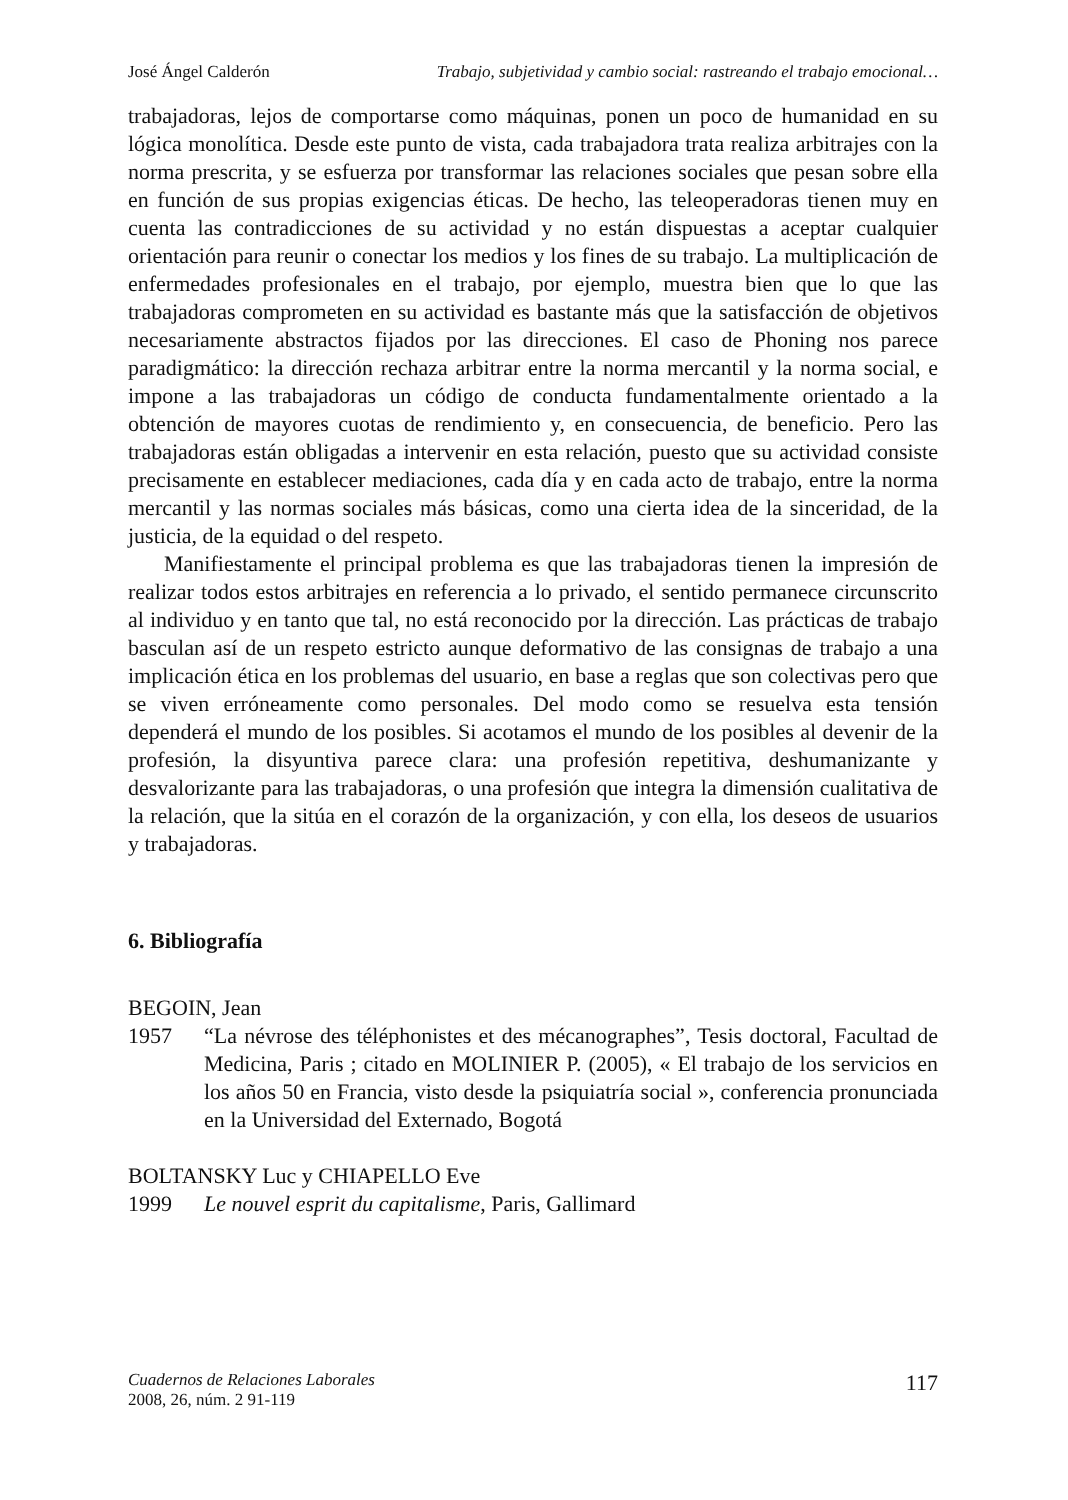José Ángel Calderón Trabajo, subjetividad y cambio social: rastreando el trabajo emocional…
trabajadoras, lejos de comportarse como máquinas, ponen un poco de humanidad en su lógica monolítica. Desde este punto de vista, cada trabajadora trata realiza arbitrajes con la norma prescrita, y se esfuerza por transformar las relaciones sociales que pesan sobre ella en función de sus propias exigencias éticas. De hecho, las teleoperadoras tienen muy en cuenta las contradicciones de su actividad y no están dispuestas a aceptar cualquier orientación para reunir o conectar los medios y los fines de su trabajo. La multiplicación de enfermedades profesionales en el trabajo, por ejemplo, muestra bien que lo que las trabajadoras comprometen en su actividad es bastante más que la satisfacción de objetivos necesariamente abstractos fijados por las direcciones. El caso de Phoning nos parece paradigmático: la dirección rechaza arbitrar entre la norma mercantil y la norma social, e impone a las trabajadoras un código de conducta fundamentalmente orientado a la obtención de mayores cuotas de rendimiento y, en consecuencia, de beneficio. Pero las trabajadoras están obligadas a intervenir en esta relación, puesto que su actividad consiste precisamente en establecer mediaciones, cada día y en cada acto de trabajo, entre la norma mercantil y las normas sociales más básicas, como una cierta idea de la sinceridad, de la justicia, de la equidad o del respeto.
Manifiestamente el principal problema es que las trabajadoras tienen la impresión de realizar todos estos arbitrajes en referencia a lo privado, el sentido permanece circunscrito al individuo y en tanto que tal, no está reconocido por la dirección. Las prácticas de trabajo basculan así de un respeto estricto aunque deformativo de las consignas de trabajo a una implicación ética en los problemas del usuario, en base a reglas que son colectivas pero que se viven erróneamente como personales. Del modo como se resuelva esta tensión dependerá el mundo de los posibles. Si acotamos el mundo de los posibles al devenir de la profesión, la disyuntiva parece clara: una profesión repetitiva, deshumanizante y desvalorizante para las trabajadoras, o una profesión que integra la dimensión cualitativa de la relación, que la sitúa en el corazón de la organización, y con ella, los deseos de usuarios y trabajadoras.
6. Bibliografía
BEGOIN, Jean
1957
“La névrose des téléphonistes et des mécanographes”, Tesis doctoral, Facultad de Medicina, Paris ; citado en MOLINIER P. (2005), « El trabajo de los servicios en los años 50 en Francia, visto desde la psiquiatría social », conferencia pronunciada en la Universidad del Externado, Bogotá
BOLTANSKY Luc y CHIAPELLO Eve
1999 Le nouvel esprit du capitalisme, Paris, Gallimard
Cuadernos de Relaciones Laborales
2008, 26, núm. 2 91-119
117